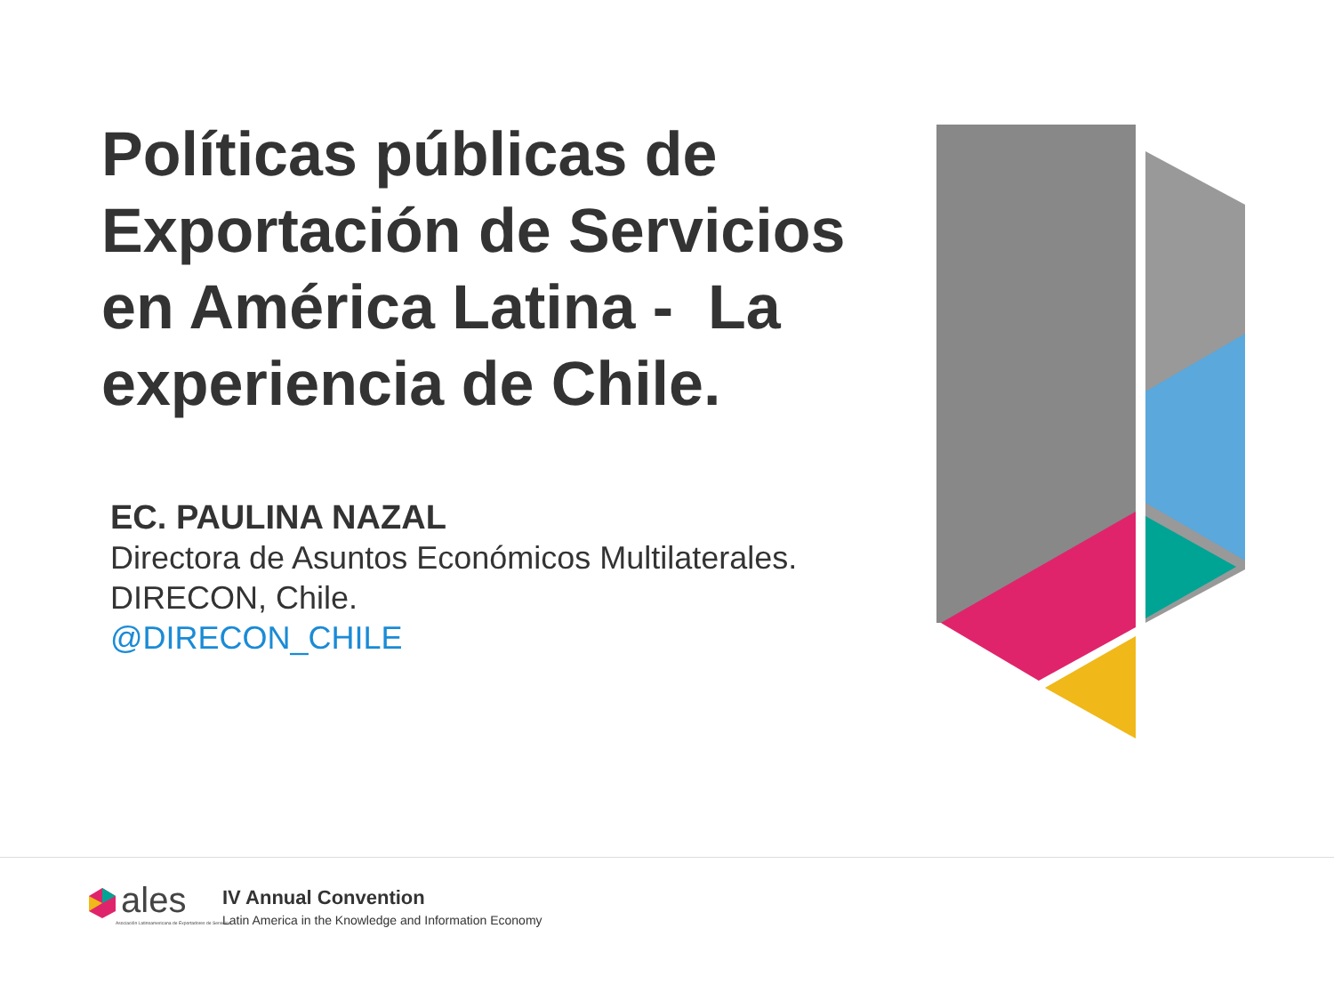Políticas públicas de Exportación de Servicios en América Latina - La experiencia de Chile.
EC. PAULINA NAZAL
Directora de Asuntos Económicos Multilaterales.
DIRECON, Chile.
@DIRECON_CHILE
ales
Asociación Latinoamericana de Exportadores de Servicios
IV Annual Convention
Latin America in the Knowledge and Information Economy